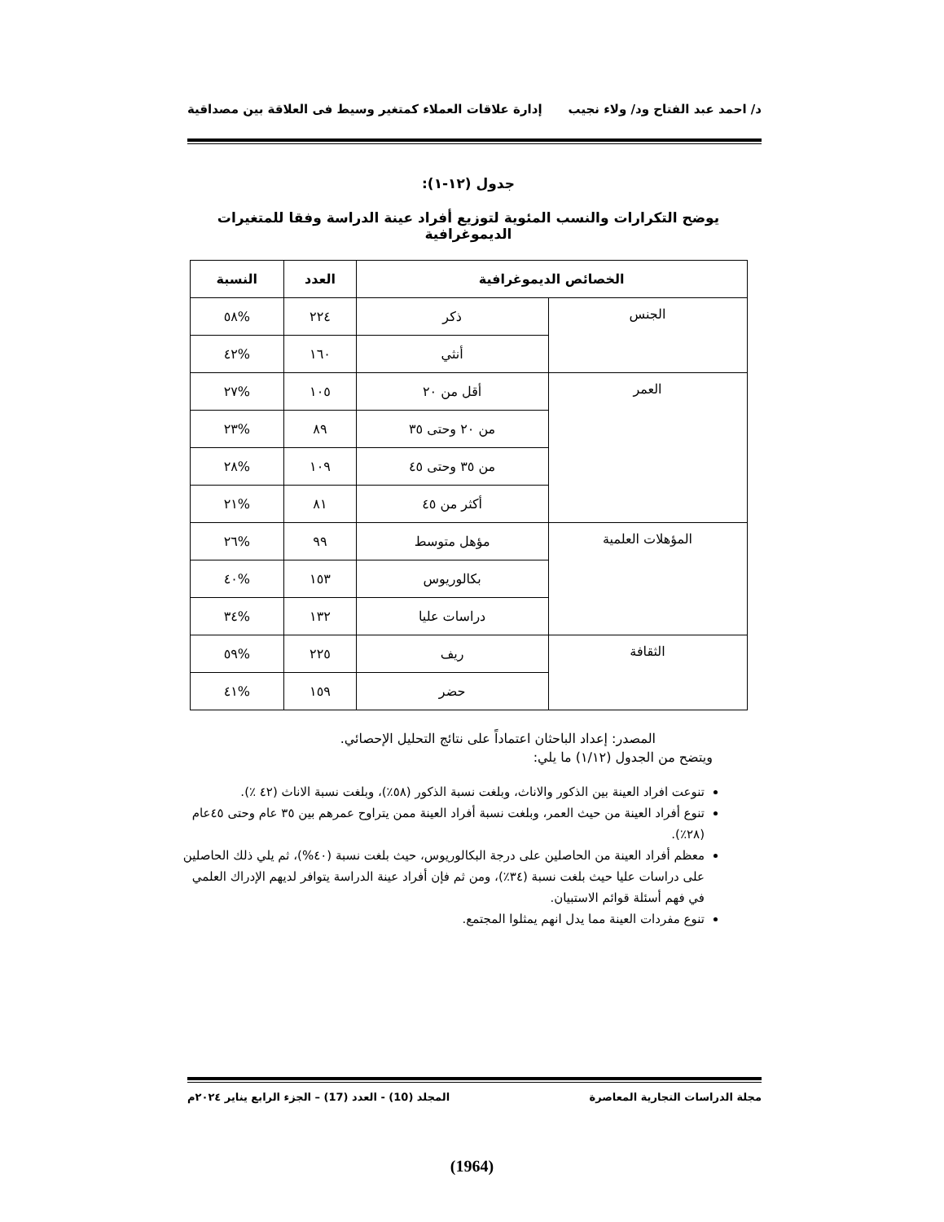د/ احمد عبد الفتاح ود/ ولاء نجيب إدارة علاقات العملاء كمتغير وسيط فى العلاقة بين مصداقية
جدول (١٢-١):
يوضح التكرارات والنسب المئوية لتوزيع أفراد عينة الدراسة وفقا للمتغيرات الديموغرافية
| الخصائص الديموغرافية | | العدد | النسبة |
| --- | --- | --- | --- |
| الجنس | ذكر | ٢٢٤ | %٥٨ |
| | أنثي | ١٦٠ | %٤٢ |
| العمر | أقل من ٢٠ | ١٠٥ | %٢٧ |
| | من ٢٠ وحتى ٣٥ | ٨٩ | %٢٣ |
| | من ٣٥ وحتى ٤٥ | ١٠٩ | %٢٨ |
| | أكثر من ٤٥ | ٨١ | %٢١ |
| المؤهلات العلمية | مؤهل متوسط | ٩٩ | %٢٦ |
| | بكالوريوس | ١٥٣ | %٤٠ |
| | دراسات عليا | ١٣٢ | %٣٤ |
| الثقافة | ريف | ٢٢٥ | %٥٩ |
| | حضر | ١٥٩ | %٤١ |
المصدر: إعداد الباحثان اعتماداً على نتائج التحليل الإحصائي.
ويتضح من الجدول (١/١٢) ما يلي:
تنوعت افراد العينة بين الذكور والاناث، وبلغت نسبة الذكور (٥٨٪)، وبلغت نسبة الاناث (٤٢ ٪).
تنوع أفراد العينة من حيث العمر، وبلغت نسبة أفراد العينة ممن يتراوح عمرهم بين ٣٥ عام وحتى ٤٥عام (٢٨٪).
معظم أفراد العينة من الحاصلين على درجة البكالوريوس، حيث بلغت نسبة (٤٠%)، ثم يلي ذلك الحاصلين على دراسات عليا حيث بلغت نسبة (٣٤٪)، ومن ثم فإن أفراد عينة الدراسة يتوافر لديهم الإدراك العلمي في فهم أسئلة قوائم الاستبيان.
تنوع مفردات العينة مما يدل انهم يمثلوا المجتمع.
مجلة الدراسات التجارية المعاصرة المجلد (10) - العدد (17) – الجزء الرابع يناير ٢٠٢٤م
(1964)